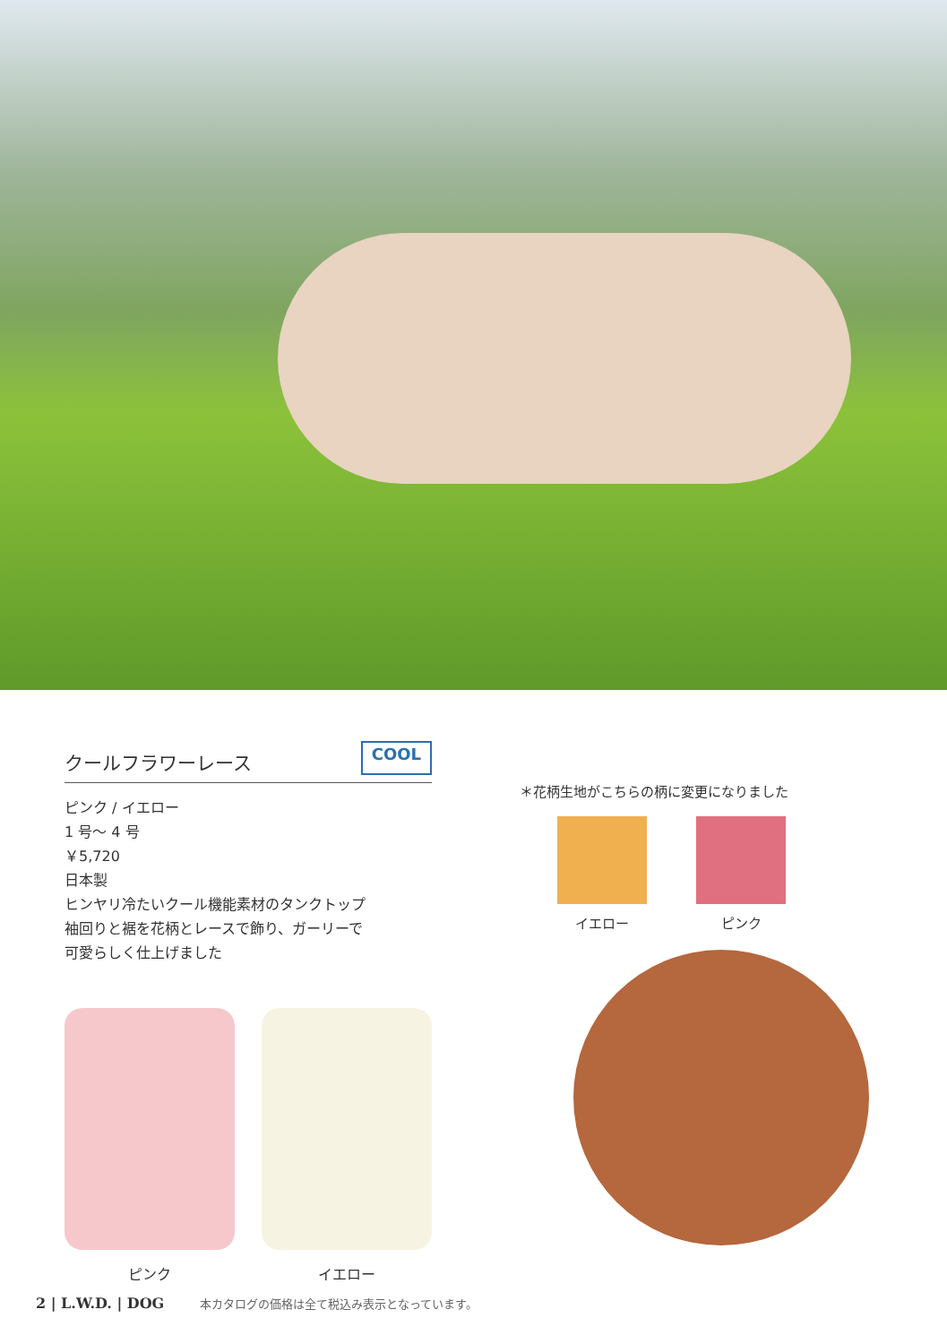クールフラワーレース COOL
ピンク / イエロー
1 号～ 4 号
￥5,720
日本製
ヒンヤリ冷たいクール機能素材のタンクトップ
袖回りと裾を花柄とレースで飾り、ガーリーで
可愛らしく仕上げました
ピンク イエロー
＊花柄生地がこちらの柄に変更になりました
イエロー ピンク
2 | L.W.D. | DOG 本カタログの価格は全て税込み表示となっています。